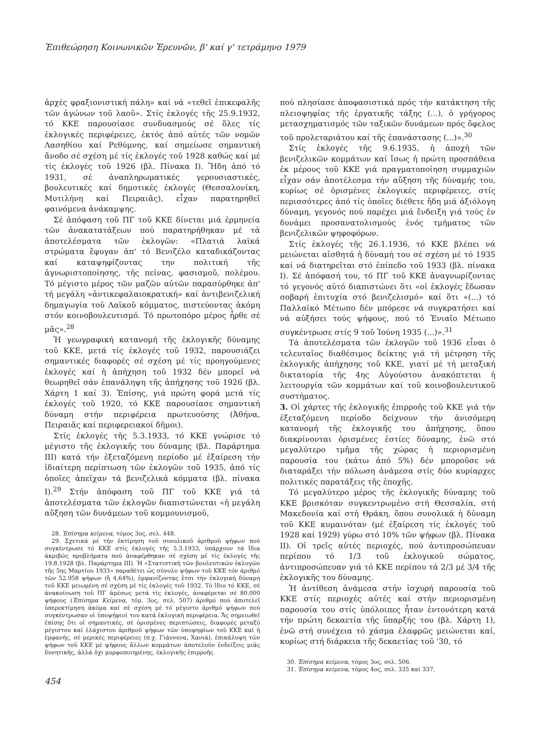Ἐπιθεώρηση Κοινωνικῶν Ἐρευνῶν, β' καί γ' τετράμηνο 1979
ἀρχές φραξιονιστική πάλη» καί νά «τεθεῖ ἐπικεφαλῆς τῶν ἀγώνων τοῦ λαοῦ». Στίς ἐκλογές τῆς 25.9.1932, τό ΚΚΕ παρουσίασε συνδυασμούς σέ ὅλες τίς ἐκλογικές περιφέρειες, ἐκτός ἀπό αὐτές τῶν νομῶν Λασηθίου καί Ρεθύμνης, καί σημείωσε σημαντική ἄνοδο σέ σχέση μέ τίς ἐκλογές τοῦ 1928 καθώς καί μέ τίς ἐκλογές τοῦ 1926 (βλ. Πίνακα Ι). Ἤδη ἀπό τό 1931, σέ ἀναπληρωματικές γερουσιαστικές, βουλευτικές καί δημοτικές ἐκλογές (Θεσσαλονίκη, Μυτιλήνη καί Πειραιᾶς), εἶχαν παρατηρηθεῖ φαινόμενα ἀνάκαμψης.
Σέ ἀπόφαση τοῦ ΠΓ τοῦ ΚΚΕ δίνεται μιά ἑρμηνεία τῶν ἀνακατατάξεων πού παρατηρήθηκαν μέ τά ἀποτελέσματα τῶν ἐκλογῶν: «Πλατιά λαϊκά στρώματα ἔφυγαν ἀπ' τό Βενιζέλο καταδικάζοντας καί καταψηφίζοντας την πολιτική τῆς ἀγνωριστοποίησης, τῆς πείνας, φασισμοῦ, πολέμου. Τό μέγιστο μέρος τῶν μαζῶν αὐτῶν παρασύρθηκε ἀπ' τή μεγάλη «ἀντικεφαλαιοκρατική» καί ἀντιβενιζελική δημαγωγία τοῦ Λαϊκοῦ κόμματος, πιστεύοντας ἀκόμη στόν κοινοβουλευτισμό. Τό πρωτοπόρο μέρος ἦρθε σέ μᾶς».<sup>28</sup>
Ἡ γεωγραφική κατανομή τῆς ἐκλογικῆς δύναμης τοῦ ΚΚΕ, μετά τίς ἐκλογές τοῦ 1932, παρουσιάζει σημαντικές διαφορές σέ σχέση μέ τίς προηγούμενες ἐκλογές καί ἡ ἀπήχηση τοῦ 1932 δέν μπορεῖ νά θεωρηθεῖ σάν ἐπανάληψη τῆς ἀπήχησης τοῦ 1926 (βλ. Χάρτη 1 καί 3). Ἐπίσης, γιά πρώτη φορά μετά τίς ἐκλογές τοῦ 1920, τό ΚΚΕ παρουσίασε σημαντική δύναμη στήν περιφέρεια πρωτευούσης (Ἀθήνα, Πειραιᾶς καί περιφερειακοί δῆμοι).
Στίς ἐκλογές τῆς 5.3.1933, τό ΚΚΕ γνώρισε τό μέγιστο τῆς ἐκλογικῆς του δύναμης (βλ. Παράρτημα ΙΙΙ) κατά τήν ἐξεταζόμενη περίοδο μέ ἐξαίρεση τήν ἰδιαίτερη περίπτωση τῶν ἐκλογῶν τοῦ 1935, ἀπό τίς ὁποῖες ἀπεῖχαν τά βενιζελικά κόμματα (βλ. πίνακα Ι).<sup>29</sup> Στήν ἀπόφαση τοῦ ΠΓ τοῦ ΚΚΕ γιά τά ἀποτελέσματα τῶν ἐκλογῶν διαπιστώνεται «ἡ μεγάλη αὔξηση τῶν δυνάμεων τοῦ κομμουνισμοῦ,
28. Ἐπίσημα κείμενα, τόμος 3ος, σελ. 448.
29. Σχετικά μέ τήν ἐκτίμηση τοῦ συνολικοῦ ἀριθμοῦ ψήφων πού συγκέντρωσε τό ΚΚΕ στίς ἐκλογές τῆς 5.3.1933, ὑπάρχουν τά ἴδια ἀκριβῶς προβλήματα πού ἀναφέρθηκαν σέ σχέση μέ τίς ἐκλογές τῆς 19.8.1928 (βλ. Παράρτημα ΙΙΙ). Ἡ «Στατιστική τῶν βουλευτικῶν ἐκλογῶν τῆς 5ης Μαρτίου 1933» παραθέτει ὡς σύνολο ψήφων τοῦ ΚΚΕ τόν ἀριθμό τῶν 52.958 ψήφων (ἤ 4,64%), ἐμφανίζοντας ἔτσι τήν ἐκλογική δύναμη τοῦ ΚΚΕ μειωμένη σέ σχέση μέ τίς ἐκλογές τοῦ 1932. Τό ἴδιο τό ΚΚΕ, σέ ἀνακοίνωση τοῦ ΠΓ ἀμέσως μετά τίς ἐκλογές, ἀναφέρεται σέ 80.000 ψήφους (Ἐπίσημα Κείμενα, τόμ. 3ος, σελ. 507) ἀριθμό πού ἀποτελεῖ ὑπερεκτίμηση ἀκόμα καί σέ σχέση μέ τό μέγιστο ἀριθμό ψήφων πού συγκέντρωσαν οἱ ὑποψήφιοί του κατά ἐκλογική περιφέρεια. Ἄς σημειωθεῖ ἐπίσης ὅτι οἱ σημαντικές, σέ ὁρισμένες περιπτώσεις, διαφορές μεταξύ μέγιστου καί ἐλάχιστου ἀριθμοῦ ψήφων τῶν ὑποψηφίων τοῦ ΚΚΕ καί ἡ ἐμφανής, σέ μερικές περιφέρειες (π.χ. Γιάννενα, Χανιά), ἐπικάλυψη τῶν ψήφων τοῦ ΚΚΕ μέ ψήφους ἄλλων κομμάτων ἀποτελοῦν ἐνδείξεις μιᾶς δυνητικῆς, ἀλλά ὄχι μορφοποιημένης, ἐκλογικῆς ἐπιρροῆς.
454
πού πλησίασε ἀποφασιστικά πρός τήν κατάκτηση τῆς πλειοψηφίας τῆς ἐργατικῆς τάξης (...), ὁ γρήγορος μετασχηματισμός τῶν ταξικῶν δυνάμεων πρός ὄφελος τοῦ προλεταριάτου καί τῆς ἐπανάστασης (...)».<sup>30</sup>
Στίς ἐκλογές τῆς 9.6.1935, ἡ ἀποχή τῶν βενιζελικῶν κομμάτων καί ἴσως ἡ πρώτη προσπάθεια ἐκ μέρους τοῦ ΚΚΕ γιά πραγματοποίηση συμμαχιῶν εἶχαν σάν ἀποτέλεσμα τήν αὔξηση τῆς δύναμής του, κυρίως σέ ὁρισμένες ἐκλογικές περιφέρειες, στίς περισσότερες ἀπό τίς ὁποῖες διέθετε ἤδη μιά ἀξιόλογη δύναμη, γεγονός πού παρέχει μιά ἔνδειξη γιά τούς ἐν δυνάμει προσανατολισμούς ἑνός τμήματος τῶν βενιζελικῶν ψηφοφόρων.
Στίς ἐκλογές τῆς 26.1.1936, τό ΚΚΕ βλέπει νά μειώνεται αἰσθητά ἡ δύναμή του σέ σχέση μέ τό 1935 καί νά διατηρεῖται στό ἐπίπεδο τοῦ 1933 (βλ. πίνακα Ι). Σέ ἀπόφασή του, τό ΠΓ τοῦ ΚΚΕ ἀναγνωρίζοντας τό γεγονός αὐτό διαπιστώνει ὅτι «οἱ ἐκλογές ἔδωσαν σοβαρή ἐπιτυχία στό βενιζελισμό» καί ὅτι «(...) τό Παλλαϊκό Μέτωπο δέν μπόρεσε νά συγκρατήσει καί νά αὐξήσει τούς ψήφους, πού τό Ἑνιαῖο Μέτωπο συγκέντρωσε στίς 9 τοῦ Ἰούνη 1935 (...)».<sup>31</sup>
Τά ἀποτελέσματα τῶν ἐκλογῶν τοῦ 1936 εἶναι ὁ τελευταῖος διαθέσιμος δείκτης γιά τή μέτρηση τῆς ἐκλογικῆς ἀπήχησης τοῦ ΚΚΕ, γιατί μέ τή μεταξική δικτατορία τῆς 4ης Αὐγούστου ἀνακόπτεται ἡ λειτουργία τῶν κομμάτων καί τοῦ κοινοβουλευτικοῦ συστήματος.
3. Οἱ χάρτες τῆς ἐκλογικῆς ἐπιρροῆς τοῦ ΚΚΕ γιά τήν ἐξεταζόμενη περίοδο δείχνουν τήν ἀνισόμερη κατανομή τῆς ἐκλογικῆς του ἀπήχησης, ὅπου διακρίνονται ὁρισμένες ἑστίες δύναμης, ἐνῶ στό μεγαλύτερο τμῆμα τῆς χώρας ἡ περιορισμένη παρουσία του (κάτω ἀπό 5%) δέν μποροῦσε νά διαταράξει τήν πόλωση ἀνάμεσα στίς δύο κυρίαρχες πολιτικές παρατάξεις τῆς ἐποχῆς.
Τό μεγαλύτερο μέρος τῆς ἐκλογικῆς δύναμης τοῦ ΚΚΕ βρισκόταν συγκεντρωμένο στή Θεσσαλία, στή Μακεδονία καί στή Θράκη, ὅπου συνολικά ἡ δύναμη τοῦ ΚΚΕ κυμαινόταν (μέ ἐξαίρεση τίς ἐκλογές τοῦ 1928 καί 1929) γύρω στό 10% τῶν ψήφων (βλ. Πίνακα ΙΙ). Οἱ τρεῖς αὐτές περιοχές, πού ἀντιπροσώπευαν περίπου τό 1/3 τοῦ ἐκλογικοῦ σώματος, ἀντιπροσώπευαν γιά τό ΚΚΕ περίπου τά 2/3 μέ 3/4 τῆς ἐκλογικῆς του δύναμης.
Ἡ ἀντίθεση ἀνάμεσα στήν ἰσχυρή παρουσία τοῦ ΚΚΕ στίς περιοχές αὐτές καί στήν περιορισμένη παρουσία του στίς ὑπόλοιπες ἦταν ἐντονότερη κατά τήν πρώτη δεκαετία τῆς ὕπαρξής του (βλ. Χάρτη 1), ἐνῶ στή συνέχεια τό χάσμα ἐλαφρῶς μειώνεται καί, κυρίως στή διάρκεια τῆς δεκαετίας τοῦ '30, τό
30. Ἐπίσημα κείμενα, τόμος 3ος, σελ. 506.
31. Ἐπίσημα κείμενα, τόμος 4ος, σελ. 335 καί 337.